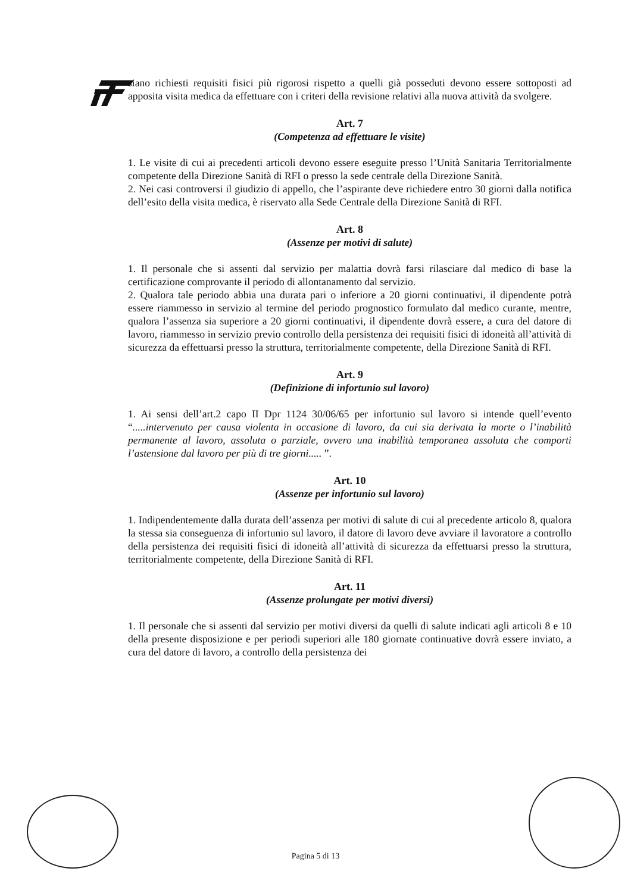siano richiesti requisiti fisici più rigorosi rispetto a quelli già posseduti devono essere sottoposti ad apposita visita medica da effettuare con i criteri della revisione relativi alla nuova attività da svolgere.
Art. 7
(Competenza ad effettuare le visite)
1. Le visite di cui ai precedenti articoli devono essere eseguite presso l’Unità Sanitaria Territorialmente competente della Direzione Sanità di RFI o presso la sede centrale della Direzione Sanità.
2. Nei casi controversi il giudizio di appello, che l’aspirante deve richiedere entro 30 giorni dalla notifica dell’esito della visita medica, è riservato alla Sede Centrale della Direzione Sanità di RFI.
Art. 8
(Assenze per motivi di salute)
1. Il personale che si assenti dal servizio per malattia dovrà farsi rilasciare dal medico di base la certificazione comprovante il periodo di allontanamento dal servizio.
2. Qualora tale periodo abbia una durata pari o inferiore a 20 giorni continuativi, il dipendente potrà essere riammesso in servizio al termine del periodo prognostico formulato dal medico curante, mentre, qualora l’assenza sia superiore a 20 giorni continuativi, il dipendente dovrà essere, a cura del datore di lavoro, riammesso in servizio previo controllo della persistenza dei requisiti fisici di idoneità all’attività di sicurezza da effettuarsi presso la struttura, territorialmente competente, della Direzione Sanità di RFI.
Art. 9
(Definizione di infortunio sul lavoro)
1. Ai sensi dell’art.2 capo II Dpr 1124 30/06/65 per infortunio sul lavoro si intende quell’evento “.....intervenuto per causa violenta in occasione di lavoro, da cui sia derivata la morte o l’inabilità permanente al lavoro, assoluta o parziale, ovvero una inabilità temporanea assoluta che comporti l’astensione dal lavoro per più di tre giorni..... ”.
Art. 10
(Assenze per infortunio sul lavoro)
1. Indipendentemente dalla durata dell’assenza per motivi di salute di cui al precedente articolo 8, qualora la stessa sia conseguenza di infortunio sul lavoro, il datore di lavoro deve avviare il lavoratore a controllo della persistenza dei requisiti fisici di idoneità all’attività di sicurezza da effettuarsi presso la struttura, territorialmente competente, della Direzione Sanità di RFI.
Art. 11
(Assenze prolungate per motivi diversi)
1. Il personale che si assenti dal servizio per motivi diversi da quelli di salute indicati agli articoli 8 e 10 della presente disposizione e per periodi superiori alle 180 giornate continuative dovrà essere inviato, a cura del datore di lavoro, a controllo della persistenza dei
Pagina 5 di 13